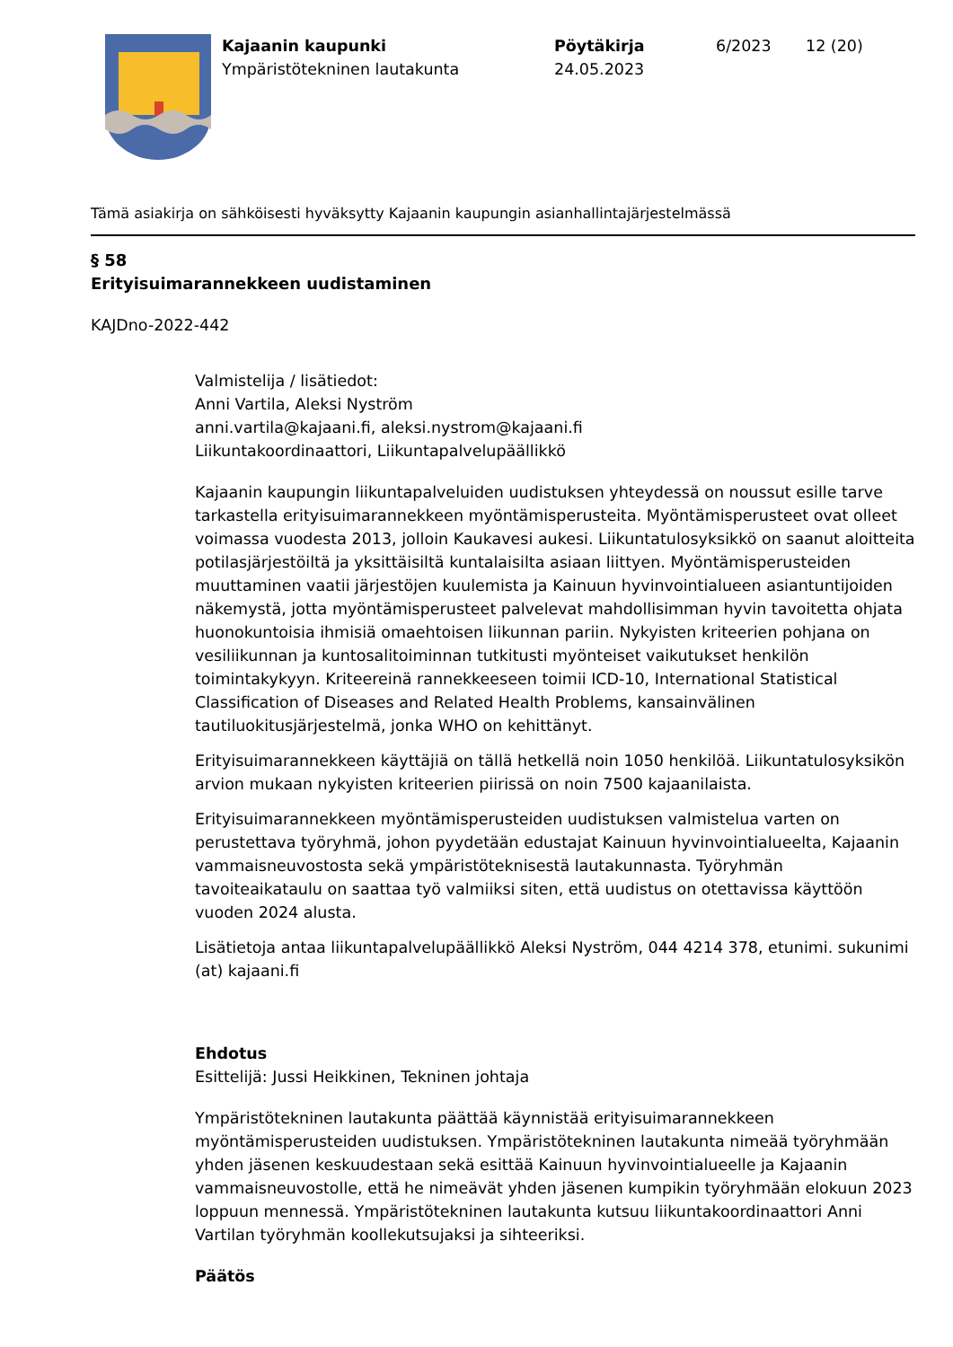Kajaanin kaupunki
Ympäristötekninen lautakunta
Pöytäkirja
24.05.2023
6/2023 12 (20)
Tämä asiakirja on sähköisesti hyväksytty Kajaanin kaupungin asianhallintajärjestelmässä
§ 58
Erityisuimarannekkeen uudistaminen
KAJDno-2022-442
Valmistelija / lisätiedot:
Anni Vartila, Aleksi Nyström
anni.vartila@kajaani.fi, aleksi.nystrom@kajaani.fi
Liikuntakoordinaattori, Liikuntapalvelupäällikkö
Kajaanin kaupungin liikuntapalveluiden uudistuksen yhteydessä on noussut esille tarve tarkastella erityisuimarannekkeen myöntämisperusteita. Myöntämisperusteet ovat olleet voimassa vuodesta 2013, jolloin Kaukavesi aukesi. Liikuntatulosyksikkö on saanut aloitteita potilasjärjestöiltä ja yksittäisiltä kuntalaisilta asiaan liittyen. Myöntämisperusteiden muuttaminen vaatii järjestöjen kuulemista ja Kainuun hyvinvointialueen asiantuntijoiden näkemystä, jotta myöntämisperusteet palvelevat mahdollisimman hyvin tavoitetta ohjata huonokuntoisia ihmisiä omaehtoisen liikunnan pariin. Nykyisten kriteerien pohjana on vesiliikunnan ja kuntosalitoiminnan tutkitusti myönteiset vaikutukset henkilön toimintakykyyn. Kriteereinä rannekkeeseen toimii ICD-10, International Statistical Classification of Diseases and Related Health Problems, kansainvälinen tautiluokitusjärjestelmä, jonka WHO on kehittänyt.
Erityisuimarannekkeen käyttäjiä on tällä hetkellä noin 1050 henkilöä. Liikuntatulosyksikön arvion mukaan nykyisten kriteerien piirissä on noin 7500 kajaanilaista.
Erityisuimarannekkeen myöntämisperusteiden uudistuksen valmistelua varten on perustettava työryhmä, johon pyydetään edustajat Kainuun hyvinvointialueelta, Kajaanin vammaisneuvostosta sekä ympäristöteknisestä lautakunnasta. Työryhmän tavoiteaikataulu on saattaa työ valmiiksi siten, että uudistus on otettavissa käyttöön vuoden 2024 alusta.
Lisätietoja antaa liikuntapalvelupäällikkö Aleksi Nyström, 044 4214 378, etunimi. sukunimi (at) kajaani.fi
Ehdotus
Esittelijä: Jussi Heikkinen, Tekninen johtaja
Ympäristötekninen lautakunta päättää käynnistää erityisuimarannekkeen myöntämisperusteiden uudistuksen. Ympäristötekninen lautakunta nimeää työryhmään yhden jäsenen keskuudestaan sekä esittää Kainuun hyvinvointialueelle ja Kajaanin vammaisneuvostolle, että he nimeävät yhden jäsenen kumpikin työryhmään elokuun 2023 loppuun mennessä. Ympäristötekninen lautakunta kutsuu liikuntakoordinaattori Anni Vartilan työryhmän koollekutsujaksi ja sihteeriksi.
Päätös